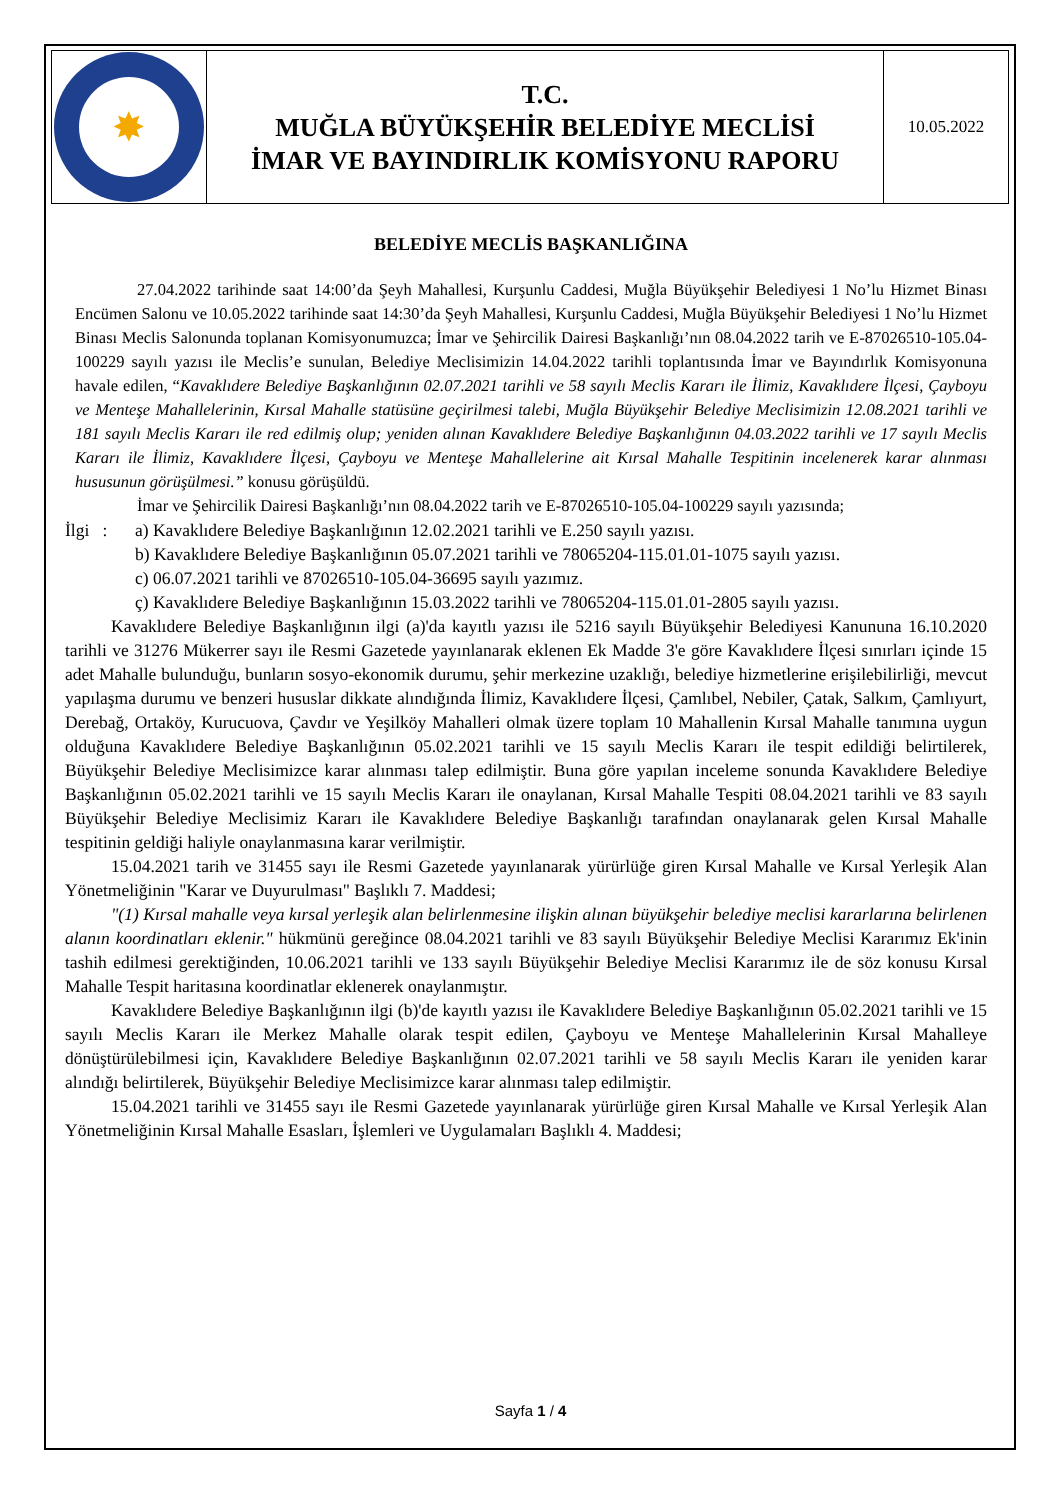| ✸ | T.C. MUĞLA BÜYÜKŞEHİR BELEDİYE MECLİSİ İMAR VE BAYINDIRLIK KOMİSYONU RAPORU | 10.05.2022 |
BELEDİYE MECLİS BAŞKANLIĞINA
27.04.2022 tarihinde saat 14:00’da Şeyh Mahallesi, Kurşunlu Caddesi, Muğla Büyükşehir Belediyesi 1 No’lu Hizmet Binası Encümen Salonu ve 10.05.2022 tarihinde saat 14:30’da Şeyh Mahallesi, Kurşunlu Caddesi, Muğla Büyükşehir Belediyesi 1 No’lu Hizmet Binası Meclis Salonunda toplanan Komisyonumuzca; İmar ve Şehircilik Dairesi Başkanlığı’nın 08.04.2022 tarih ve E-87026510-105.04-100229 sayılı yazısı ile Meclis’e sunulan, Belediye Meclisimizin 14.04.2022 tarihli toplantısında İmar ve Bayındırlık Komisyonuna havale edilen, “Kavaklıdere Belediye Başkanlığının 02.07.2021 tarihli ve 58 sayılı Meclis Kararı ile İlimiz, Kavaklıdere İlçesi, Çayboyu ve Menteşe Mahallelerinin, Kırsal Mahalle statüsüne geçirilmesi talebi, Muğla Büyükşehir Belediye Meclisimizin 12.08.2021 tarihli ve 181 sayılı Meclis Kararı ile red edilmiş olup; yeniden alınan Kavaklıdere Belediye Başkanlığının 04.03.2022 tarihli ve 17 sayılı Meclis Kararı ile İlimiz, Kavaklıdere İlçesi, Çayboyu ve Menteşe Mahallelerine ait Kırsal Mahalle Tespitinin incelenerek karar alınması hususunun görüşülmesi.” konusu görüşüldü.
İmar ve Şehircilik Dairesi Başkanlığı’nın 08.04.2022 tarih ve E-87026510-105.04-100229 sayılı yazısında;
İlgi : a) Kavaklıdere Belediye Başkanlığının 12.02.2021 tarihli ve E.250 sayılı yazısı.
b) Kavaklıdere Belediye Başkanlığının 05.07.2021 tarihli ve 78065204-115.01.01-1075 sayılı yazısı.
c) 06.07.2021 tarihli ve 87026510-105.04-36695 sayılı yazımız.
ç) Kavaklıdere Belediye Başkanlığının 15.03.2022 tarihli ve 78065204-115.01.01-2805 sayılı yazısı.
Kavaklıdere Belediye Başkanlığının ilgi (a)'da kayıtlı yazısı ile 5216 sayılı Büyükşehir Belediyesi Kanununa 16.10.2020 tarihli ve 31276 Mükerrer sayı ile Resmi Gazetede yayınlanarak eklenen Ek Madde 3'e göre Kavaklıdere İlçesi sınırları içinde 15 adet Mahalle bulunduğu, bunların sosyo-ekonomik durumu, şehir merkezine uzaklığı, belediye hizmetlerine erişilebilirliği, mevcut yapılaşma durumu ve benzeri hususlar dikkate alındığında İlimiz, Kavaklıdere İlçesi, Çamlıbel, Nebiler, Çatak, Salkım, Çamlıyurt, Derebağ, Ortaköy, Kurucuova, Çavdır ve Yeşilköy Mahalleri olmak üzere toplam 10 Mahallenin Kırsal Mahalle tanımına uygun olduğuna Kavaklıdere Belediye Başkanlığının 05.02.2021 tarihli ve 15 sayılı Meclis Kararı ile tespit edildiği belirtilerek, Büyükşehir Belediye Meclisimizce karar alınması talep edilmiştir. Buna göre yapılan inceleme sonunda Kavaklıdere Belediye Başkanlığının 05.02.2021 tarihli ve 15 sayılı Meclis Kararı ile onaylanan, Kırsal Mahalle Tespiti 08.04.2021 tarihli ve 83 sayılı Büyükşehir Belediye Meclisimiz Kararı ile Kavaklıdere Belediye Başkanlığı tarafından onaylanarak gelen Kırsal Mahalle tespitinin geldiği haliyle onaylanmasına karar verilmiştir.
15.04.2021 tarih ve 31455 sayı ile Resmi Gazetede yayınlanarak yürürlüğe giren Kırsal Mahalle ve Kırsal Yerleşik Alan Yönetmeliğinin "Karar ve Duyurulması" Başlıklı 7. Maddesi;
"(1) Kırsal mahalle veya kırsal yerleşik alan belirlenmesine ilişkin alınan büyükşehir belediye meclisi kararlarına belirlenen alanın koordinatları eklenir." hükmünü gereğince 08.04.2021 tarihli ve 83 sayılı Büyükşehir Belediye Meclisi Kararımız Ek'inin tashih edilmesi gerektiğinden, 10.06.2021 tarihli ve 133 sayılı Büyükşehir Belediye Meclisi Kararımız ile de söz konusu Kırsal Mahalle Tespit haritasına koordinatlar eklenerek onaylanmıştır.
Kavaklıdere Belediye Başkanlığının ilgi (b)'de kayıtlı yazısı ile Kavaklıdere Belediye Başkanlığının 05.02.2021 tarihli ve 15 sayılı Meclis Kararı ile Merkez Mahalle olarak tespit edilen, Çayboyu ve Menteşe Mahallelerinin Kırsal Mahalleye dönüştürülebilmesi için, Kavaklıdere Belediye Başkanlığının 02.07.2021 tarihli ve 58 sayılı Meclis Kararı ile yeniden karar alındığı belirtilerek, Büyükşehir Belediye Meclisimizce karar alınması talep edilmiştir.
15.04.2021 tarihli ve 31455 sayı ile Resmi Gazetede yayınlanarak yürürlüğe giren Kırsal Mahalle ve Kırsal Yerleşik Alan Yönetmeliğinin Kırsal Mahalle Esasları, İşlemleri ve Uygulamaları Başlıklı 4. Maddesi;
Sayfa 1 / 4